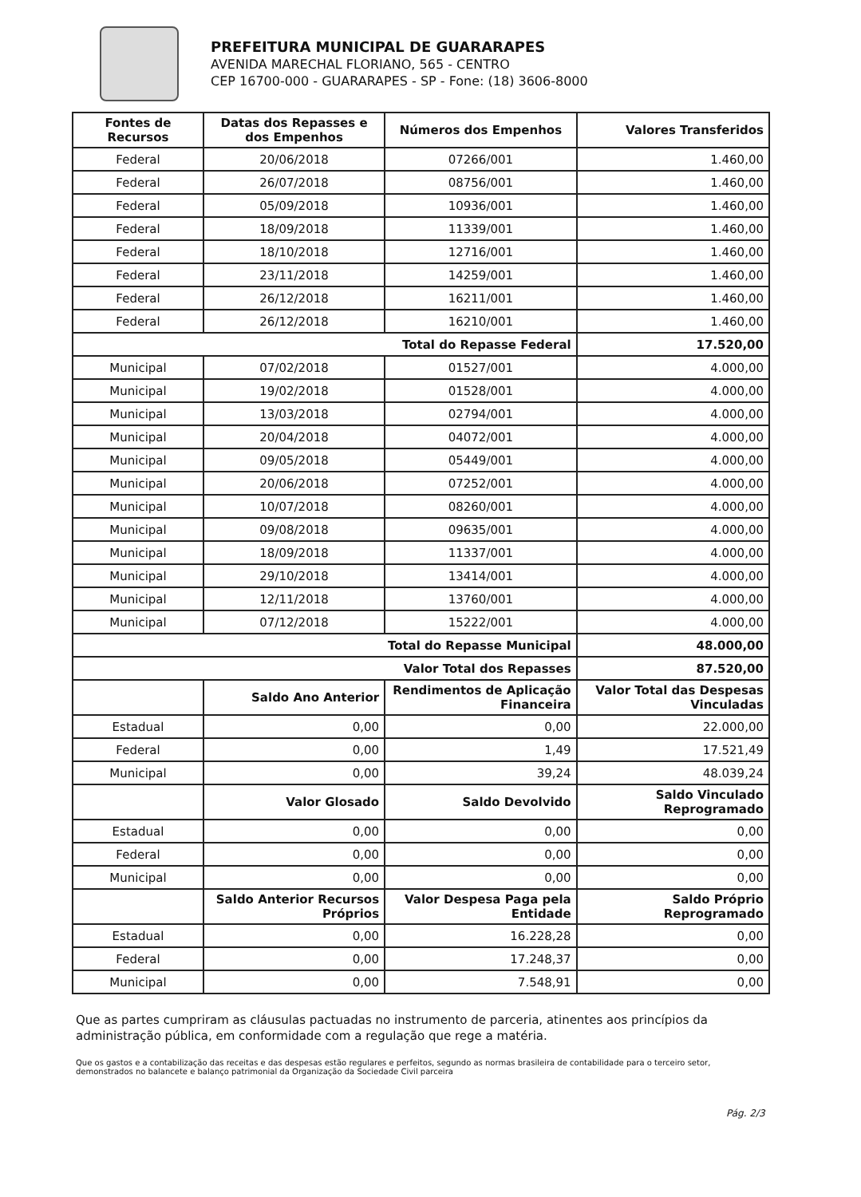PREFEITURA MUNICIPAL DE GUARARAPES
AVENIDA MARECHAL FLORIANO, 565 - CENTRO
CEP 16700-000 - GUARARAPES - SP - Fone: (18) 3606-8000
| Fontes de Recursos | Datas dos Repasses e dos Empenhos | Números dos Empenhos | Valores Transferidos |
| --- | --- | --- | --- |
| Federal | 20/06/2018 | 07266/001 | 1.460,00 |
| Federal | 26/07/2018 | 08756/001 | 1.460,00 |
| Federal | 05/09/2018 | 10936/001 | 1.460,00 |
| Federal | 18/09/2018 | 11339/001 | 1.460,00 |
| Federal | 18/10/2018 | 12716/001 | 1.460,00 |
| Federal | 23/11/2018 | 14259/001 | 1.460,00 |
| Federal | 26/12/2018 | 16211/001 | 1.460,00 |
| Federal | 26/12/2018 | 16210/001 | 1.460,00 |
| Total do Repasse Federal | | | 17.520,00 |
| Municipal | 07/02/2018 | 01527/001 | 4.000,00 |
| Municipal | 19/02/2018 | 01528/001 | 4.000,00 |
| Municipal | 13/03/2018 | 02794/001 | 4.000,00 |
| Municipal | 20/04/2018 | 04072/001 | 4.000,00 |
| Municipal | 09/05/2018 | 05449/001 | 4.000,00 |
| Municipal | 20/06/2018 | 07252/001 | 4.000,00 |
| Municipal | 10/07/2018 | 08260/001 | 4.000,00 |
| Municipal | 09/08/2018 | 09635/001 | 4.000,00 |
| Municipal | 18/09/2018 | 11337/001 | 4.000,00 |
| Municipal | 29/10/2018 | 13414/001 | 4.000,00 |
| Municipal | 12/11/2018 | 13760/001 | 4.000,00 |
| Municipal | 07/12/2018 | 15222/001 | 4.000,00 |
| Total do Repasse Municipal | | | 48.000,00 |
| Valor Total dos Repasses | | | 87.520,00 |
| | Saldo Ano Anterior | Rendimentos de Aplicação Financeira | Valor Total das Despesas Vinculadas |
| Estadual | 0,00 | 0,00 | 22.000,00 |
| Federal | 0,00 | 1,49 | 17.521,49 |
| Municipal | 0,00 | 39,24 | 48.039,24 |
| | Valor Glosado | Saldo Devolvido | Saldo Vinculado Reprogramado |
| Estadual | 0,00 | 0,00 | 0,00 |
| Federal | 0,00 | 0,00 | 0,00 |
| Municipal | 0,00 | 0,00 | 0,00 |
| | Saldo Anterior Recursos Próprios | Valor Despesa Paga pela Entidade | Saldo Próprio Reprogramado |
| Estadual | 0,00 | 16.228,28 | 0,00 |
| Federal | 0,00 | 17.248,37 | 0,00 |
| Municipal | 0,00 | 7.548,91 | 0,00 |
Que as partes cumpriram as cláusulas pactuadas no instrumento de parceria, atinentes aos princípios da administração pública, em conformidade com a regulação que rege a matéria.
Que os gastos e a contabilização das receitas e das despesas estão regulares e perfeitos, segundo as normas brasileira de contabilidade para o terceiro setor, demonstrados no balancete e balanço patrimonial da Organização da Sociedade Civil parceira
Pág. 2/3